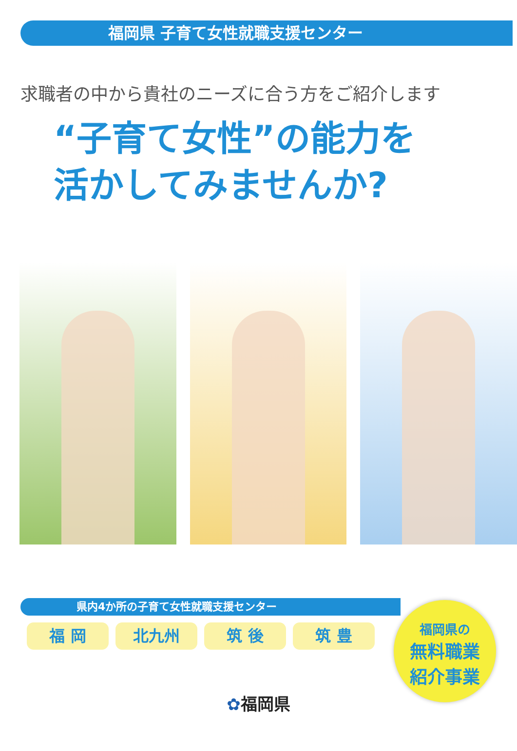福岡県 子育て女性就職支援センター
求職者の中から貴社のニーズに合う方をご紹介します
“子育て女性”の能力を
活かしてみませんか?
県内4か所の子育て女性就職支援センター
福 岡 北九州 筑 後 筑 豊
福岡県の
無料職業
紹介事業
✿福岡県